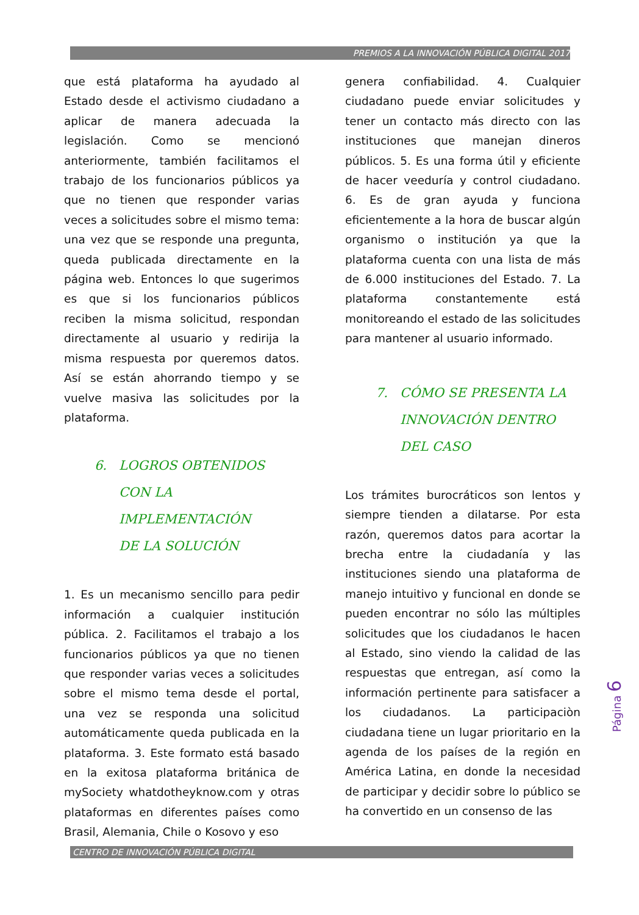PREMIOS A LA INNOVACIÓN PÚBLICA DIGITAL 2017
que está plataforma ha ayudado al Estado desde el activismo ciudadano a aplicar de manera adecuada la legislación. Como se mencionó anteriormente, también facilitamos el trabajo de los funcionarios públicos ya que no tienen que responder varias veces a solicitudes sobre el mismo tema: una vez que se responde una pregunta, queda publicada directamente en la página web. Entonces lo que sugerimos es que si los funcionarios públicos reciben la misma solicitud, respondan directamente al usuario y redirija la misma respuesta por queremos datos. Así se están ahorrando tiempo y se vuelve masiva las solicitudes por la plataforma.
6. LOGROS OBTENIDOS
CON LA
IMPLEMENTACIÓN
DE LA SOLUCIÓN
1. Es un mecanismo sencillo para pedir información a cualquier institución pública. 2. Facilitamos el trabajo a los funcionarios públicos ya que no tienen que responder varias veces a solicitudes sobre el mismo tema desde el portal, una vez se responda una solicitud automáticamente queda publicada en la plataforma. 3. Este formato está basado en la exitosa plataforma británica de mySociety whatdotheyknow.com y otras plataformas en diferentes países como Brasil, Alemania, Chile o Kosovo y eso
genera confiabilidad. 4. Cualquier ciudadano puede enviar solicitudes y tener un contacto más directo con las instituciones que manejan dineros públicos. 5. Es una forma útil y eficiente de hacer veeduría y control ciudadano. 6. Es de gran ayuda y funciona eficientemente a la hora de buscar algún organismo o institución ya que la plataforma cuenta con una lista de más de 6.000 instituciones del Estado. 7. La plataforma constantemente está monitoreando el estado de las solicitudes para mantener al usuario informado.
7. CÓMO SE PRESENTA LA
INNOVACIÓN DENTRO
DEL CASO
Los trámites burocráticos son lentos y siempre tienden a dilatarse. Por esta razón, queremos datos para acortar la brecha entre la ciudadanía y las instituciones siendo una plataforma de manejo intuitivo y funcional en donde se pueden encontrar no sólo las múltiples solicitudes que los ciudadanos le hacen al Estado, sino viendo la calidad de las respuestas que entregan, así como la información pertinente para satisfacer a los ciudadanos. La participaciòn ciudadana tiene un lugar prioritario en la agenda de los países de la región en América Latina, en donde la necesidad de participar y decidir sobre lo público se ha convertido en un consenso de las
Página 6
CENTRO DE INNOVACIÓN PÚBLICA DIGITAL